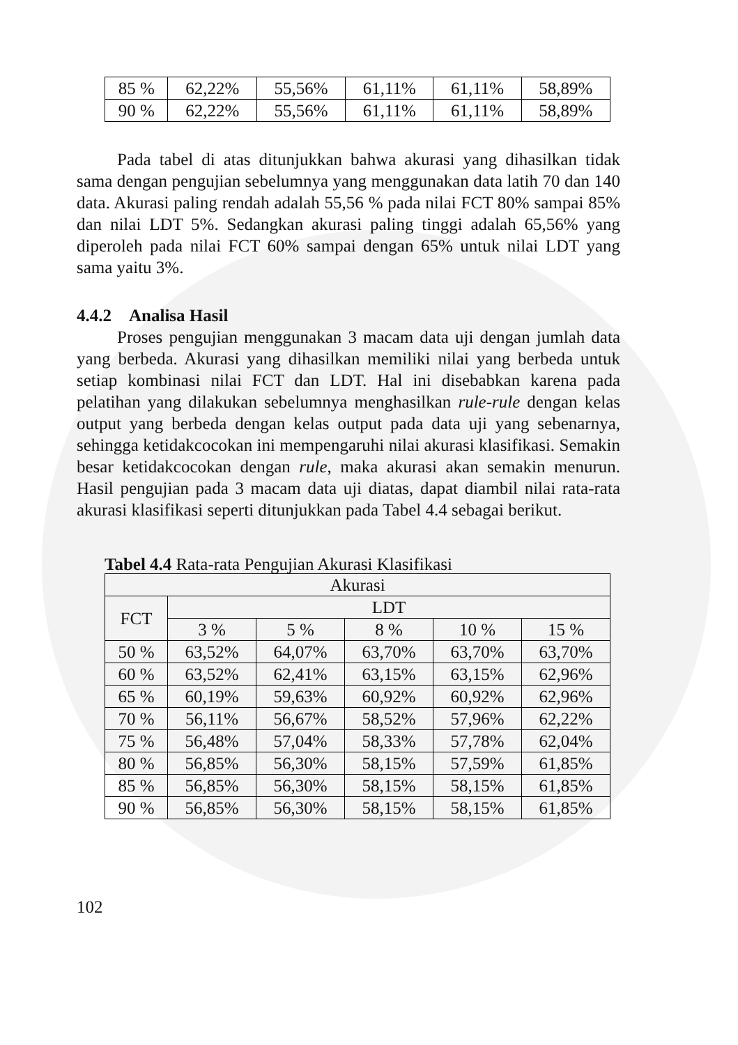| 85 % | 62,22% | 55,56% | 61,11% | 61,11% | 58,89% |
| 90 % | 62,22% | 55,56% | 61,11% | 61,11% | 58,89% |
Pada tabel di atas ditunjukkan bahwa akurasi yang dihasilkan tidak sama dengan pengujian sebelumnya yang menggunakan data latih 70 dan 140 data. Akurasi paling rendah adalah 55,56 % pada nilai FCT 80% sampai 85% dan nilai LDT 5%. Sedangkan akurasi paling tinggi adalah 65,56% yang diperoleh pada nilai FCT 60% sampai dengan 65% untuk nilai LDT yang sama yaitu 3%.
4.4.2 Analisa Hasil
Proses pengujian menggunakan 3 macam data uji dengan jumlah data yang berbeda. Akurasi yang dihasilkan memiliki nilai yang berbeda untuk setiap kombinasi nilai FCT dan LDT. Hal ini disebabkan karena pada pelatihan yang dilakukan sebelumnya menghasilkan rule-rule dengan kelas output yang berbeda dengan kelas output pada data uji yang sebenarnya, sehingga ketidakcocokan ini mempengaruhi nilai akurasi klasifikasi. Semakin besar ketidakcocokan dengan rule, maka akurasi akan semakin menurun. Hasil pengujian pada 3 macam data uji diatas, dapat diambil nilai rata-rata akurasi klasifikasi seperti ditunjukkan pada Tabel 4.4 sebagai berikut.
Tabel 4.4 Rata-rata Pengujian Akurasi Klasifikasi
| Akurasi | | | | | |
| --- | --- | --- | --- | --- | --- |
| FCT | LDT | | | | |
| | 3 % | 5 % | 8 % | 10 % | 15 % |
| 50 % | 63,52% | 64,07% | 63,70% | 63,70% | 63,70% |
| 60 % | 63,52% | 62,41% | 63,15% | 63,15% | 62,96% |
| 65 % | 60,19% | 59,63% | 60,92% | 60,92% | 62,96% |
| 70 % | 56,11% | 56,67% | 58,52% | 57,96% | 62,22% |
| 75 % | 56,48% | 57,04% | 58,33% | 57,78% | 62,04% |
| 80 % | 56,85% | 56,30% | 58,15% | 57,59% | 61,85% |
| 85 % | 56,85% | 56,30% | 58,15% | 58,15% | 61,85% |
| 90 % | 56,85% | 56,30% | 58,15% | 58,15% | 61,85% |
102